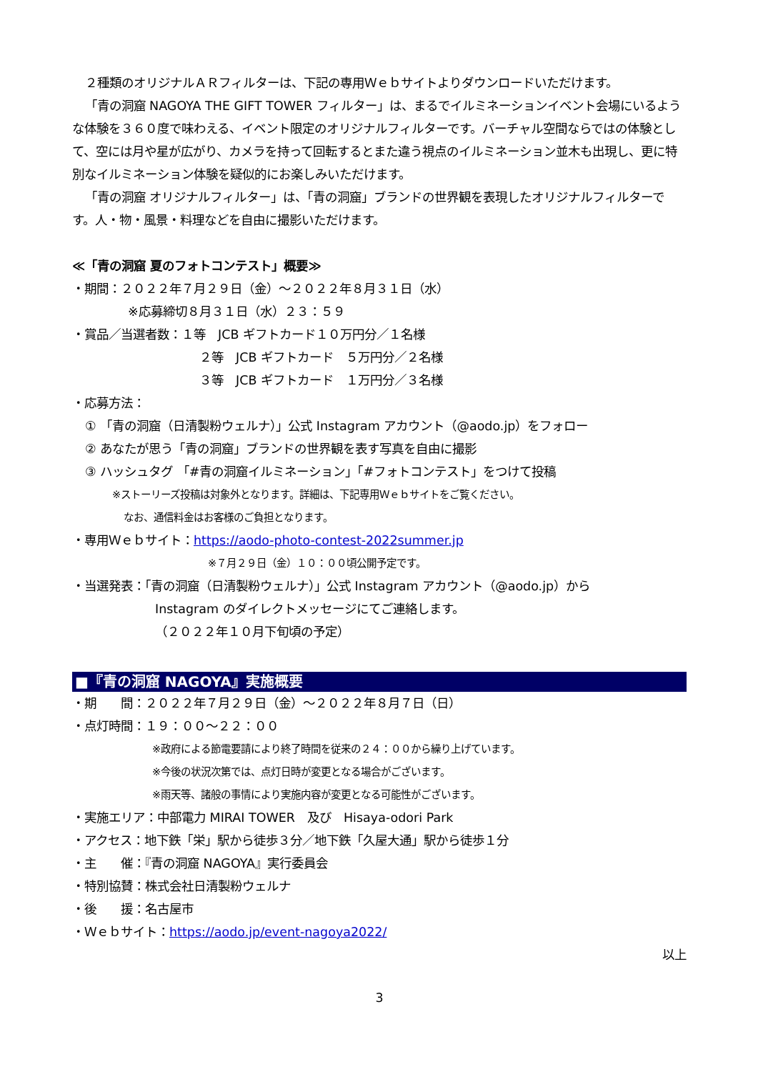２種類のオリジナルＡＲフィルターは、下記の専用Ｗｅｂサイトよりダウンロードいただけます。
「青の洞窟 NAGOYA THE GIFT TOWER フィルター」は、まるでイルミネーションイベント会場にいるような体験を３６０度で味わえる、イベント限定のオリジナルフィルターです。バーチャル空間ならではの体験として、空には月や星が広がり、カメラを持って回転するとまた違う視点のイルミネーション並木も出現し、更に特別なイルミネーション体験を疑似的にお楽しみいただけます。
「青の洞窟 オリジナルフィルター」は、「青の洞窟」ブランドの世界観を表現したオリジナルフィルターです。人・物・風景・料理などを自由に撮影いただけます。
≪「青の洞窟 夏のフォトコンテスト」概要≫
・期間：２０２２年７月２９日（金）～２０２２年８月３１日（水）
※応募締切８月３１日（水）２３：５９
・賞品／当選者数：１等　JCB ギフトカード１０万円分／１名様
２等　JCB ギフトカード　５万円分／２名様
３等　JCB ギフトカード　１万円分／３名様
・応募方法：
① 「青の洞窟（日清製粉ウェルナ）」公式 Instagram アカウント（@aodo.jp）をフォロー
② あなたが思う「青の洞窟」ブランドの世界観を表す写真を自由に撮影
③ ハッシュタグ 「#青の洞窟イルミネーション」「#フォトコンテスト」をつけて投稿
※ストーリーズ投稿は対象外となります。詳細は、下記専用Ｗｅｂサイトをご覧ください。
なお、通信料金はお客様のご負担となります。
・専用Ｗｅｂサイト：https://aodo-photo-contest-2022summer.jp
※７月２９日（金）１０：００頃公開予定です。
・当選発表：「青の洞窟（日清製粉ウェルナ）」公式 Instagram アカウント（@aodo.jp）から
Instagram のダイレクトメッセージにてご連絡します。
（２０２２年１０月下旬頃の予定）
■『青の洞窟 NAGOYA』実施概要
・期　　間：２０２２年７月２９日（金）～２０２２年８月７日（日）
・点灯時間：１９：００～２２：００
※政府による節電要請により終了時間を従来の２４：００から繰り上げています。
※今後の状況次第では、点灯日時が変更となる場合がございます。
※雨天等、諸般の事情により実施内容が変更となる可能性がございます。
・実施エリア：中部電力 MIRAI TOWER　及び　Hisaya-odori Park
・アクセス：地下鉄「栄」駅から徒歩３分／地下鉄「久屋大通」駅から徒歩１分
・主　　催：『青の洞窟 NAGOYA』実行委員会
・特別協賛：株式会社日清製粉ウェルナ
・後　　援：名古屋市
・Ｗｅｂサイト：https://aodo.jp/event-nagoya2022/
以上
3